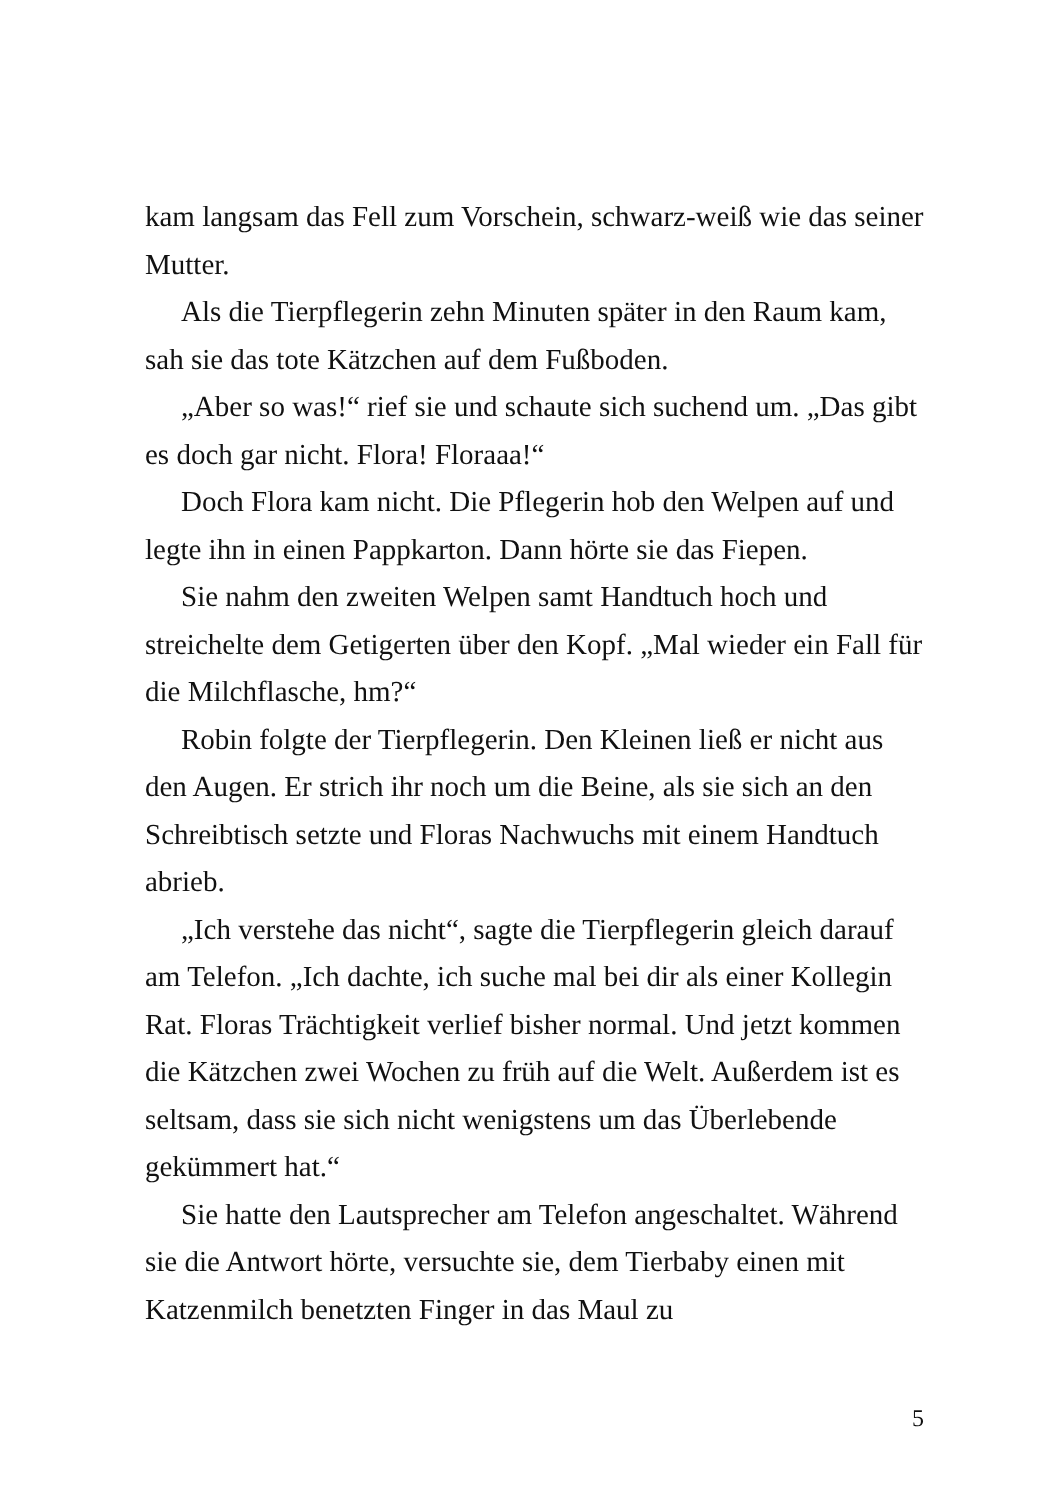kam langsam das Fell zum Vorschein, schwarz-weiß wie das seiner Mutter.
Als die Tierpflegerin zehn Minuten später in den Raum kam, sah sie das tote Kätzchen auf dem Fußboden.
„Aber so was!“ rief sie und schaute sich suchend um. „Das gibt es doch gar nicht. Flora! Floraaa!“
Doch Flora kam nicht. Die Pflegerin hob den Welpen auf und legte ihn in einen Pappkarton. Dann hörte sie das Fiepen.
Sie nahm den zweiten Welpen samt Handtuch hoch und streichelte dem Getigerten über den Kopf. „Mal wieder ein Fall für die Milchflasche, hm?“
Robin folgte der Tierpflegerin. Den Kleinen ließ er nicht aus den Augen. Er strich ihr noch um die Beine, als sie sich an den Schreibtisch setzte und Floras Nachwuchs mit einem Handtuch abrieb.
„Ich verstehe das nicht“, sagte die Tierpflegerin gleich darauf am Telefon. „Ich dachte, ich suche mal bei dir als einer Kollegin Rat. Floras Trächtigkeit verlief bisher normal. Und jetzt kommen die Kätzchen zwei Wochen zu früh auf die Welt. Außerdem ist es seltsam, dass sie sich nicht wenigstens um das Überlebende gekümmert hat.“
Sie hatte den Lautsprecher am Telefon angeschaltet. Während sie die Antwort hörte, versuchte sie, dem Tierbaby einen mit Katzenmilch benetzten Finger in das Maul zu
5